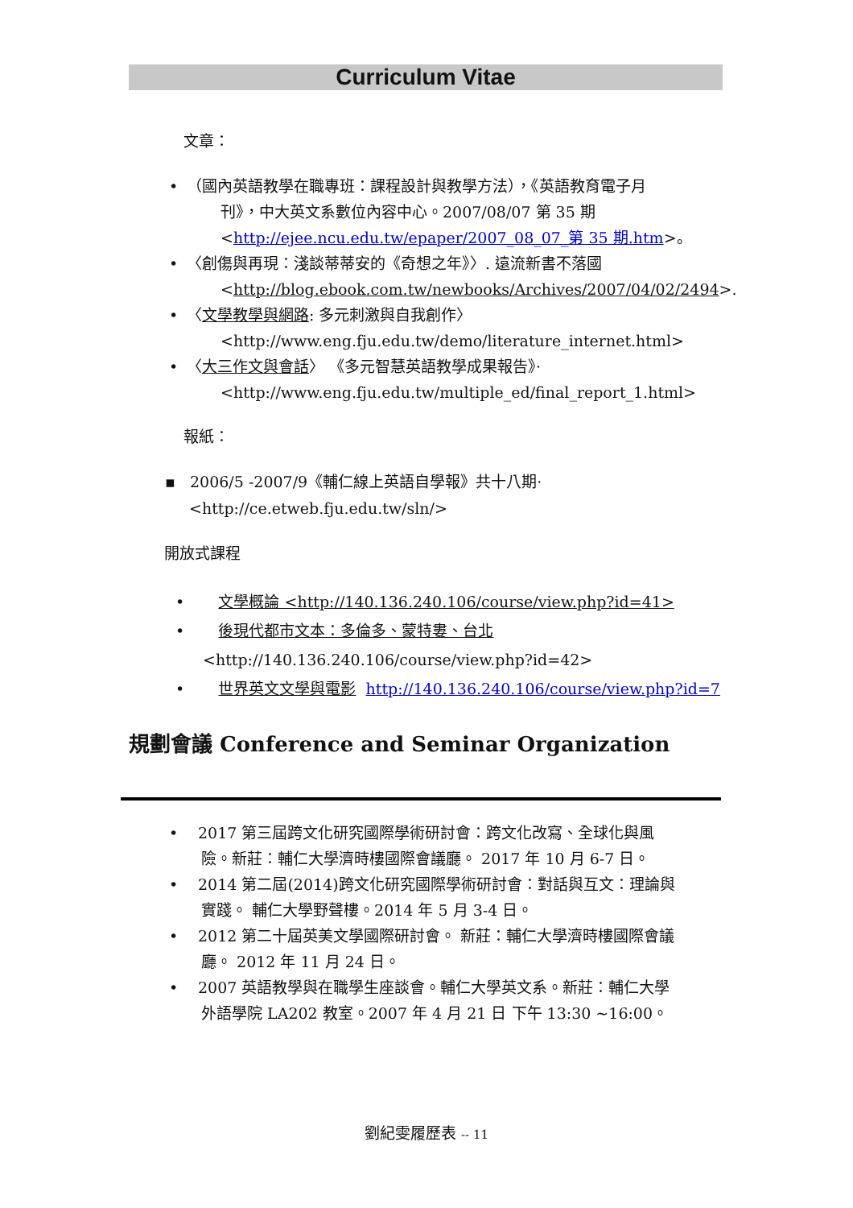Curriculum Vitae
文章：
（國內英語教學在職專班：課程設計與教學方法），《英語教育電子月
刊》，中大英文系數位內容中心。2007/08/07 第 35 期
<http://ejee.ncu.edu.tw/epaper/2007_08_07_第 35 期.htm>。
〈創傷與再現：淺談蒂蒂安的《奇想之年》〉. 遠流新書不落國
<http://blog.ebook.com.tw/newbooks/Archives/2007/04/02/2494>.
〈文學教學與網路: 多元刺激與自我創作〉
<http://www.eng.fju.edu.tw/demo/literature_internet.html>
〈大三作文與會話〉 《多元智慧英語教學成果報告》·
<http://www.eng.fju.edu.tw/multiple_ed/final_report_1.html>
報紙：
▪ 2006/5 -2007/9《輔仁線上英語自學報》共十八期·
<http://ce.etweb.fju.edu.tw/sln/>
開放式課程
• 文學概論 <http://140.136.240.106/course/view.php?id=41>
• 後現代都市文本：多倫多、蒙特婁、台北
<http://140.136.240.106/course/view.php?id=42>
• 世界英文文學與電影 http://140.136.240.106/course/view.php?id=7
規劃會議 Conference and Seminar Organization
2017 第三屆跨文化研究國際學術研討會：跨文化改寫、全球化與風
險。新莊：輔仁大學濟時樓國際會議廳。 2017 年 10 月 6-7 日。
2014 第二屆(2014)跨文化研究國際學術研討會：對話與互文：理論與
實踐。 輔仁大學野聲樓。2014 年 5 月 3-4 日。
2012 第二十屆英美文學國際研討會。 新莊：輔仁大學濟時樓國際會議
廳。 2012 年 11 月 24 日。
2007 英語教學與在職學生座談會。輔仁大學英文系。新莊：輔仁大學
外語學院 LA202 教室。2007 年 4 月 21 日 下午 13:30 ~16:00。
劉紀雯履歷表 -- 11